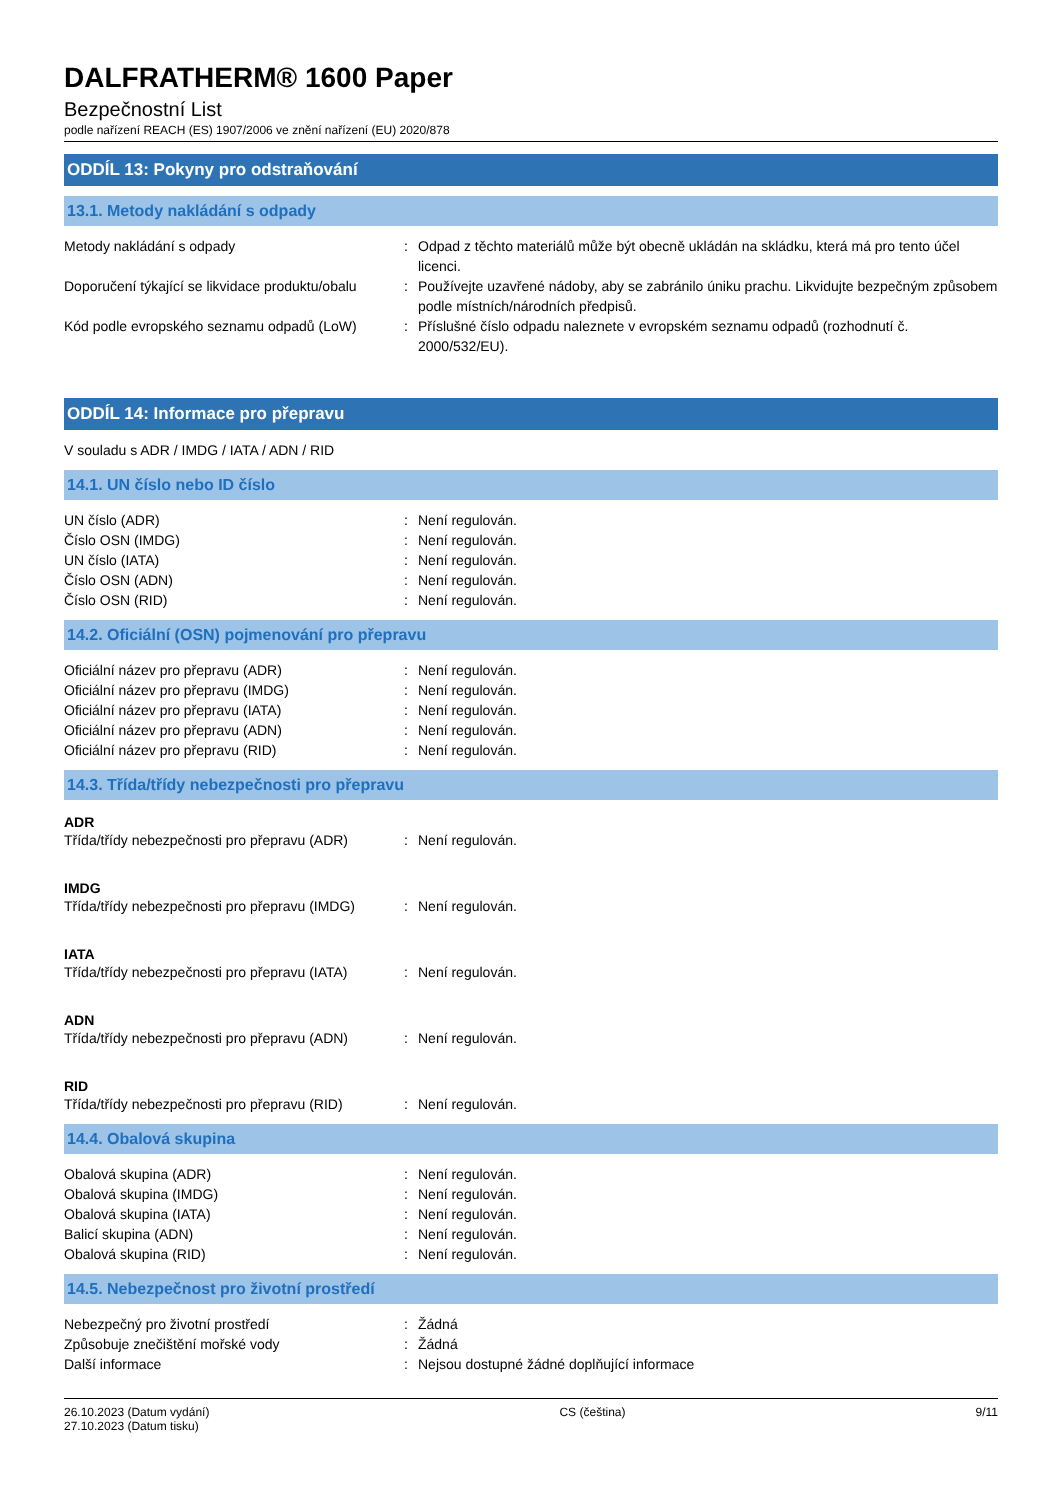DALFRATHERM® 1600 Paper
Bezpečnostní List
podle nařízení REACH (ES) 1907/2006 ve znění nařízení (EU) 2020/878
ODDÍL 13: Pokyny pro odstraňování
13.1. Metody nakládání s odpady
Metody nakládání s odpady : Odpad z těchto materiálů může být obecně ukládán na skládku, která má pro tento účel licenci.
Doporučení týkající se likvidace produktu/obalu
: Používejte uzavřené nádoby, aby se zabránilo úniku prachu. Likvidujte bezpečným způsobem podle místních/národních předpisů.
Kód podle evropského seznamu odpadů (LoW)
: Příslušné číslo odpadu naleznete v evropském seznamu odpadů (rozhodnutí č. 2000/532/EU).
ODDÍL 14: Informace pro přepravu
V souladu s ADR / IMDG / IATA / ADN / RID
14.1. UN číslo nebo ID číslo
UN číslo (ADR) : Není regulován.
Číslo OSN (IMDG) : Není regulován.
UN číslo (IATA) : Není regulován.
Číslo OSN (ADN) : Není regulován.
Číslo OSN (RID) : Není regulován.
14.2. Oficiální (OSN) pojmenování pro přepravu
Oficiální název pro přepravu (ADR) : Není regulován.
Oficiální název pro přepravu (IMDG) : Není regulován.
Oficiální název pro přepravu (IATA) : Není regulován.
Oficiální název pro přepravu (ADN) : Není regulován.
Oficiální název pro přepravu (RID) : Není regulován.
14.3. Třída/třídy nebezpečnosti pro přepravu
ADR
Třída/třídy nebezpečnosti pro přepravu (ADR)
: Není regulován.
IMDG
Třída/třídy nebezpečnosti pro přepravu (IMDG)
: Není regulován.
IATA
Třída/třídy nebezpečnosti pro přepravu (IATA)
: Není regulován.
ADN
Třída/třídy nebezpečnosti pro přepravu (ADN)
: Není regulován.
RID
Třída/třídy nebezpečnosti pro přepravu (RID)
: Není regulován.
14.4. Obalová skupina
Obalová skupina (ADR) : Není regulován.
Obalová skupina (IMDG) : Není regulován.
Obalová skupina (IATA) : Není regulován.
Balicí skupina (ADN) : Není regulován.
Obalová skupina (RID) : Není regulován.
14.5. Nebezpečnost pro životní prostředí
Nebezpečný pro životní prostředí : Žádná
Způsobuje znečištění mořské vody : Žádná
Další informace : Nejsou dostupné žádné doplňující informace
26.10.2023 (Datum vydání)
27.10.2023 (Datum tisku)
CS (čeština) 9/11